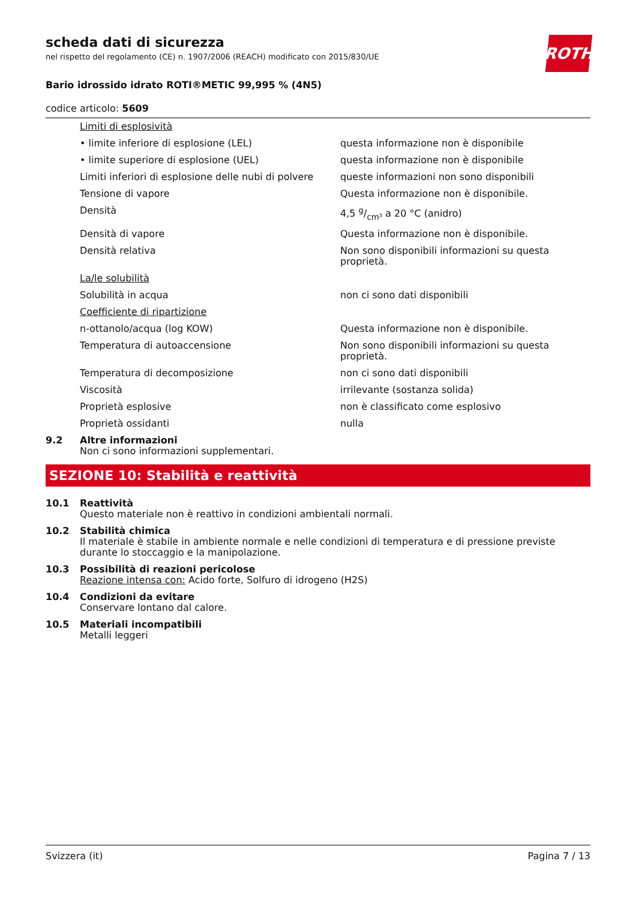ROTH
scheda dati di sicurezza
nel rispetto del regolamento (CE) n. 1907/2006 (REACH) modificato con 2015/830/UE
Bario idrossido idrato ROTI®METIC 99,995 % (4N5)
codice articolo: 5609
| | Limiti di esplosività | |
| | • limite inferiore di esplosione (LEL) | questa informazione non è disponibile |
| | • limite superiore di esplosione (UEL) | questa informazione non è disponibile |
| | Limiti inferiori di esplosione delle nubi di polvere | queste informazioni non sono disponibili |
| | Tensione di vapore | Questa informazione non è disponibile. |
| | Densità | 4,5 g/cm³ a 20 °C (anidro) |
| | Densità di vapore | Questa informazione non è disponibile. |
| | Densità relativa | Non sono disponibili informazioni su questa proprietà. |
| | La/le solubilità | |
| | Solubilità in acqua | non ci sono dati disponibili |
| | Coefficiente di ripartizione | |
| | n-ottanolo/acqua (log KOW) | Questa informazione non è disponibile. |
| | Temperatura di autoaccensione | Non sono disponibili informazioni su questa proprietà. |
| | Temperatura di decomposizione | non ci sono dati disponibili |
| | Viscosità | irrilevante (sostanza solida) |
| | Proprietà esplosive | non è classificato come esplosivo |
| | Proprietà ossidanti | nulla |
| 9.2 | Altre informazioni Non ci sono informazioni supplementari. | |
SEZIONE 10: Stabilità e reattività
| 10.1 | Reattività Questo materiale non è reattivo in condizioni ambientali normali. |
| 10.2 | Stabilità chimica Il materiale è stabile in ambiente normale e nelle condizioni di temperatura e di pressione previste durante lo stoccaggio e la manipolazione. |
| 10.3 | Possibilità di reazioni pericolose Reazione intensa con: Acido forte, Solfuro di idrogeno (H2S) |
| 10.4 | Condizioni da evitare Conservare lontano dal calore. |
| 10.5 | Materiali incompatibili Metalli leggeri |
Svizzera (it) Pagina 7 / 13